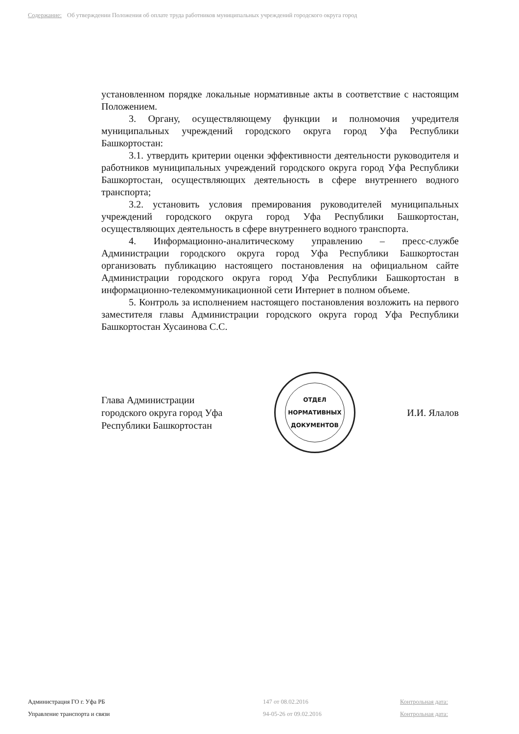Содержание: Об утверждении Положения об оплате труда работников муниципальных учреждений городского округа город
установленном порядке локальные нормативные акты в соответствие с настоящим Положением.
3. Органу, осуществляющему функции и полномочия учредителя муниципальных учреждений городского округа город Уфа Республики Башкортостан:
3.1. утвердить критерии оценки эффективности деятельности руководителя и работников муниципальных учреждений городского округа город Уфа Республики Башкортостан, осуществляющих деятельность в сфере внутреннего водного транспорта;
3.2. установить условия премирования руководителей муниципальных учреждений городского округа город Уфа Республики Башкортостан, осуществляющих деятельность в сфере внутреннего водного транспорта.
4. Информационно-аналитическому управлению – пресс-службе Администрации городского округа город Уфа Республики Башкортостан организовать публикацию настоящего постановления на официальном сайте Администрации городского округа город Уфа Республики Башкортостан в информационно-телекоммуникационной сети Интернет в полном объеме.
5. Контроль за исполнением настоящего постановления возложить на первого заместителя главы Администрации городского округа город Уфа Республики Башкортостан Хусаинова С.С.
Глава Администрации
городского округа город Уфа
Республики Башкортостан
ОТДЕЛ
НОРМАТИВНЫХ
ДОКУМЕНТОВ
И.И. Ялалов
Администрация ГО г. Уфа РБ 147 от 08.02.2016 Контрольная дата:
Управление транспорта и связи 94-05-26 от 09.02.2016 Контрольная дата: